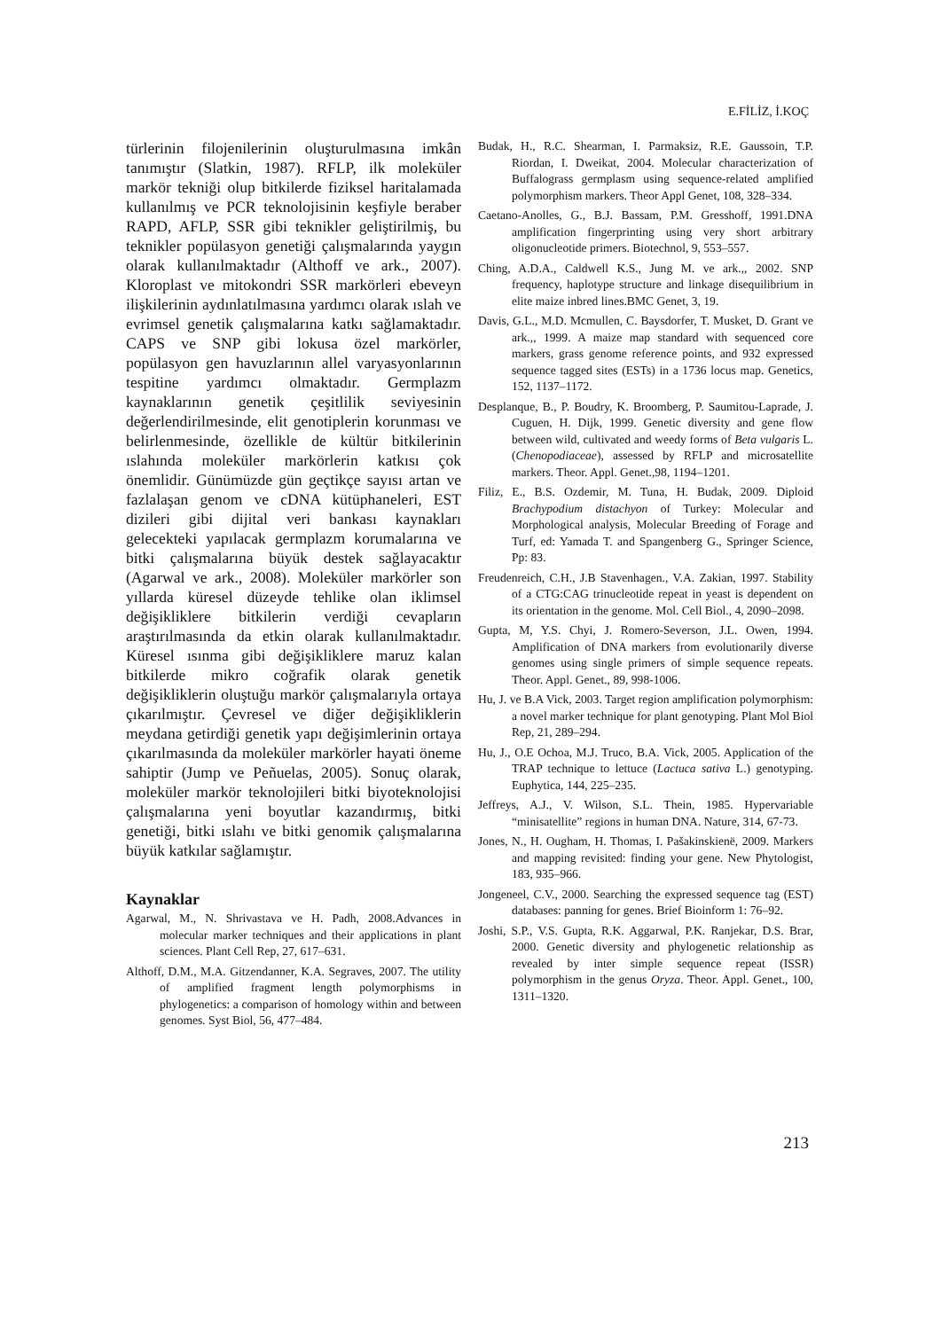E.FİLİZ, İ.KOÇ
türlerinin filojenilerinin oluşturulmasına imkân tanımıştır (Slatkin, 1987). RFLP, ilk moleküler markör tekniği olup bitkilerde fiziksel haritalamada kullanılmış ve PCR teknolojisinin keşfiyle beraber RAPD, AFLP, SSR gibi teknikler geliştirilmiş, bu teknikler popülasyon genetiği çalışmalarında yaygın olarak kullanılmaktadır (Althoff ve ark., 2007). Kloroplast ve mitokondri SSR markörleri ebeveyn ilişkilerinin aydınlatılmasına yardımcı olarak ıslah ve evrimsel genetik çalışmalarına katkı sağlamaktadır. CAPS ve SNP gibi lokusa özel markörler, popülasyon gen havuzlarının allel varyasyonlarının tespitine yardımcı olmaktadır. Germplazm kaynaklarının genetik çeşitlilik seviyesinin değerlendirilmesinde, elit genotiplerin korunması ve belirlenmesinde, özellikle de kültür bitkilerinin ıslahında moleküler markörlerin katkısı çok önemlidir. Günümüzde gün geçtikçe sayısı artan ve fazlalaşan genom ve cDNA kütüphaneleri, EST dizileri gibi dijital veri bankası kaynakları gelecekteki yapılacak germplazm korumalarına ve bitki çalışmalarına büyük destek sağlayacaktır (Agarwal ve ark., 2008). Moleküler markörler son yıllarda küresel düzeyde tehlike olan iklimsel değişikliklere bitkilerin verdiği cevapların araştırılmasında da etkin olarak kullanılmaktadır. Küresel ısınma gibi değişikliklere maruz kalan bitkilerde mikro coğrafik olarak genetik değişikliklerin oluştuğu markör çalışmalarıyla ortaya çıkarılmıştır. Çevresel ve diğer değişikliklerin meydana getirdiği genetik yapı değişimlerinin ortaya çıkarılmasında da moleküler markörler hayati öneme sahiptir (Jump ve Peñuelas, 2005). Sonuç olarak, moleküler markör teknolojileri bitki biyoteknolojisi çalışmalarına yeni boyutlar kazandırmış, bitki genetiği, bitki ıslahı ve bitki genomik çalışmalarına büyük katkılar sağlamıştır.
Kaynaklar
Agarwal, M., N. Shrivastava ve H. Padh, 2008.Advances in molecular marker techniques and their applications in plant sciences. Plant Cell Rep, 27, 617–631.
Althoff, D.M., M.A. Gitzendanner, K.A. Segraves, 2007. The utility of amplified fragment length polymorphisms in phylogenetics: a comparison of homology within and between genomes. Syst Biol, 56, 477–484.
Budak, H., R.C. Shearman, I. Parmaksiz, R.E. Gaussoin, T.P. Riordan, I. Dweikat, 2004. Molecular characterization of Buffalograss germplasm using sequence-related amplified polymorphism markers. Theor Appl Genet, 108, 328–334.
Caetano-Anolles, G., B.J. Bassam, P.M. Gresshoff, 1991.DNA amplification fingerprinting using very short arbitrary oligonucleotide primers. Biotechnol, 9, 553–557.
Ching, A.D.A., Caldwell K.S., Jung M. ve ark.,, 2002. SNP frequency, haplotype structure and linkage disequilibrium in elite maize inbred lines.BMC Genet, 3, 19.
Davis, G.L., M.D. Mcmullen, C. Baysdorfer, T. Musket, D. Grant ve ark.,, 1999. A maize map standard with sequenced core markers, grass genome reference points, and 932 expressed sequence tagged sites (ESTs) in a 1736 locus map. Genetics, 152, 1137–1172.
Desplanque, B., P. Boudry, K. Broomberg, P. Saumitou-Laprade, J. Cuguen, H. Dijk, 1999. Genetic diversity and gene flow between wild, cultivated and weedy forms of Beta vulgaris L. (Chenopodiaceae), assessed by RFLP and microsatellite markers. Theor. Appl. Genet.,98, 1194–1201.
Filiz, E., B.S. Ozdemir, M. Tuna, H. Budak, 2009. Diploid Brachypodium distachyon of Turkey: Molecular and Morphological analysis, Molecular Breeding of Forage and Turf, ed: Yamada T. and Spangenberg G., Springer Science, Pp: 83.
Freudenreich, C.H., J.B Stavenhagen., V.A. Zakian, 1997. Stability of a CTG:CAG trinucleotide repeat in yeast is dependent on its orientation in the genome. Mol. Cell Biol., 4, 2090–2098.
Gupta, M, Y.S. Chyi, J. Romero-Severson, J.L. Owen, 1994. Amplification of DNA markers from evolutionarily diverse genomes using single primers of simple sequence repeats. Theor. Appl. Genet., 89, 998-1006.
Hu, J. ve B.A Vick, 2003. Target region amplification polymorphism: a novel marker technique for plant genotyping. Plant Mol Biol Rep, 21, 289–294.
Hu, J., O.E Ochoa, M.J. Truco, B.A. Vick, 2005. Application of the TRAP technique to lettuce (Lactuca sativa L.) genotyping. Euphytica, 144, 225–235.
Jeffreys, A.J., V. Wilson, S.L. Thein, 1985. Hypervariable “minisatellite” regions in human DNA. Nature, 314, 67-73.
Jones, N., H. Ougham, H. Thomas, I. Pašakinskienë, 2009. Markers and mapping revisited: finding your gene. New Phytologist, 183, 935–966.
Jongeneel, C.V., 2000. Searching the expressed sequence tag (EST) databases: panning for genes. Brief Bioinform 1: 76–92.
Joshi, S.P., V.S. Gupta, R.K. Aggarwal, P.K. Ranjekar, D.S. Brar, 2000. Genetic diversity and phylogenetic relationship as revealed by inter simple sequence repeat (ISSR) polymorphism in the genus Oryza. Theor. Appl. Genet., 100, 1311–1320.
213